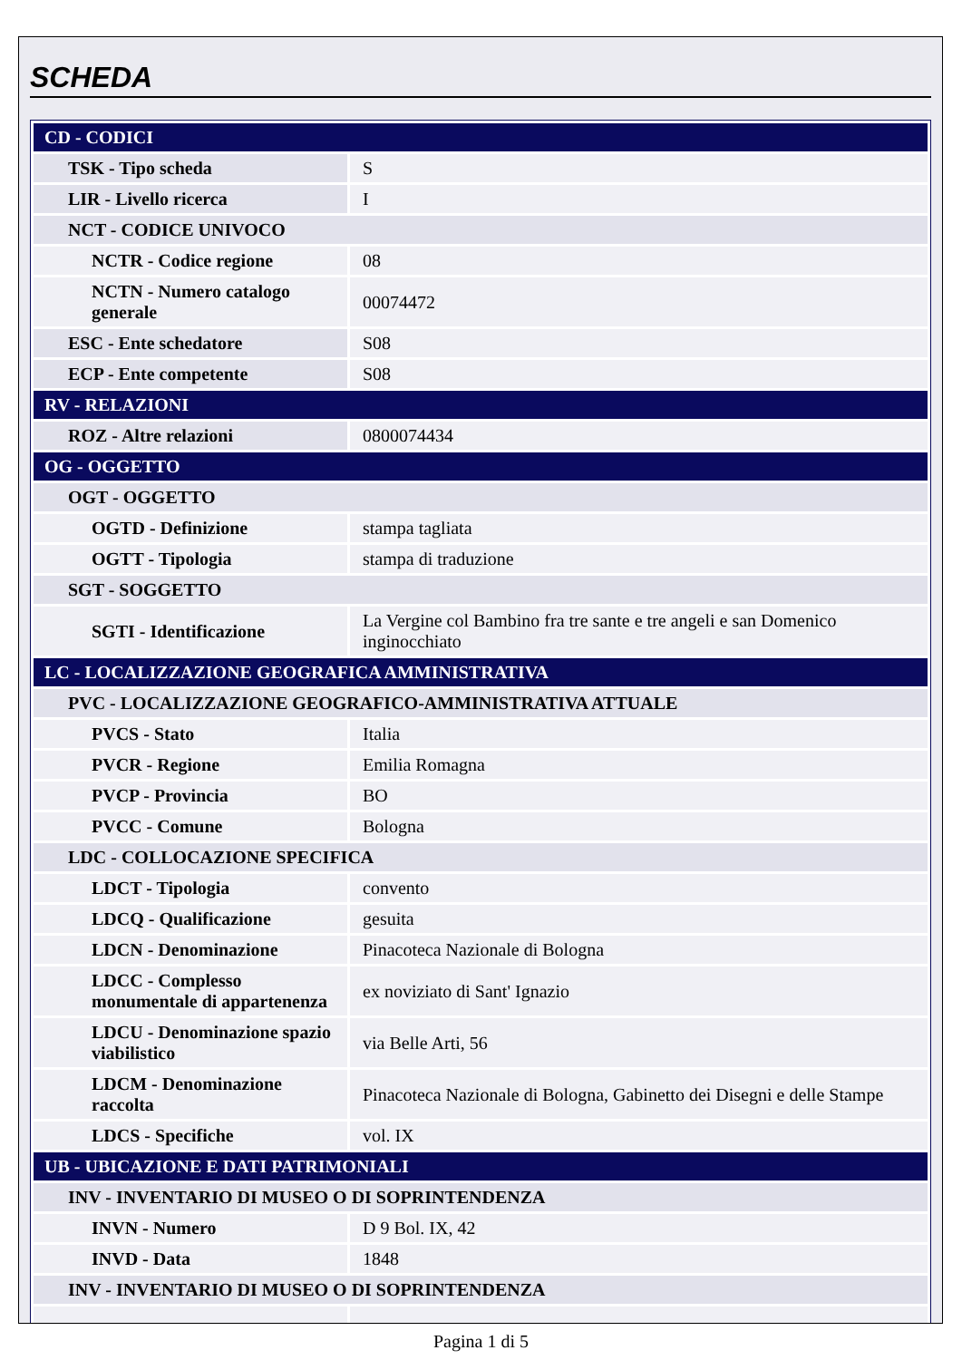SCHEDA
| CD - CODICI | |
| TSK - Tipo scheda | S |
| LIR - Livello ricerca | I |
| NCT - CODICE UNIVOCO | |
| NCTR - Codice regione | 08 |
| NCTN - Numero catalogo generale | 00074472 |
| ESC - Ente schedatore | S08 |
| ECP - Ente competente | S08 |
| RV - RELAZIONI | |
| ROZ - Altre relazioni | 0800074434 |
| OG - OGGETTO | |
| OGT - OGGETTO | |
| OGTD - Definizione | stampa tagliata |
| OGTT - Tipologia | stampa di traduzione |
| SGT - SOGGETTO | |
| SGTI - Identificazione | La Vergine col Bambino fra tre sante e tre angeli e san Domenico inginocchiato |
| LC - LOCALIZZAZIONE GEOGRAFICA AMMINISTRATIVA | |
| PVC - LOCALIZZAZIONE GEOGRAFICO-AMMINISTRATIVA ATTUALE | |
| PVCS - Stato | Italia |
| PVCR - Regione | Emilia Romagna |
| PVCP - Provincia | BO |
| PVCC - Comune | Bologna |
| LDC - COLLOCAZIONE SPECIFICA | |
| LDCT - Tipologia | convento |
| LDCQ - Qualificazione | gesuita |
| LDCN - Denominazione | Pinacoteca Nazionale di Bologna |
| LDCC - Complesso monumentale di appartenenza | ex noviziato di Sant' Ignazio |
| LDCU - Denominazione spazio viabilistico | via Belle Arti, 56 |
| LDCM - Denominazione raccolta | Pinacoteca Nazionale di Bologna, Gabinetto dei Disegni e delle Stampe |
| LDCS - Specifiche | vol. IX |
| UB - UBICAZIONE E DATI PATRIMONIALI | |
| INV - INVENTARIO DI MUSEO O DI SOPRINTENDENZA | |
| INVN - Numero | D 9 Bol. IX, 42 |
| INVD - Data | 1848 |
| INV - INVENTARIO DI MUSEO O DI SOPRINTENDENZA | |
Pagina 1 di 5